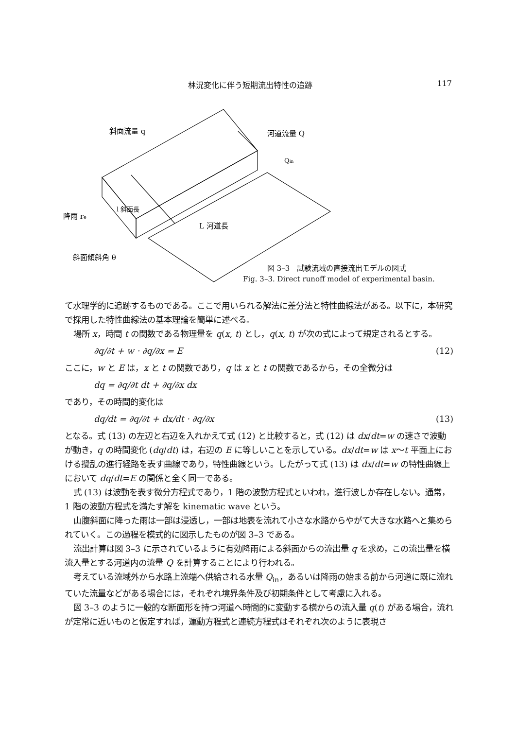林況変化に伴う短期流出特性の追跡 117
斜面流量 q
河道流量 Q
Qin
降雨 re
l 斜面長
L 河道長
斜面傾斜角 θ
図 3–3　試験流域の直接流出モデルの図式
Fig. 3–3. Direct runoff model of experimental basin.
て水理学的に追跡するものである。ここで用いられる解法に差分法と特性曲線法がある。以下に，本研究で採用した特性曲線法の基本理論を簡単に述べる。
場所 x，時間 t の関数である物理量を q(x, t) とし，q(x, t) が次の式によって規定されるとする。
∂q/∂t + w · ∂q/∂x = E (12)
ここに，w と E は，x と t の関数であり，q は x と t の関数であるから，その全微分は
dq = ∂q/∂t dt + ∂q/∂x dx
であり，その時間的変化は
dq/dt = ∂q/∂t + dx/dt · ∂q/∂x (13)
となる。式 (13) の左辺と右辺を入れかえて式 (12) と比較すると，式 (12) は dx/dt=w の速さで波動が動き，q の時間変化 (dq/dt) は，右辺の E に等しいことを示している。dx/dt=w は x〜t 平面上における攪乱の進行経路を表す曲線であり，特性曲線という。したがって式 (13) は dx/dt=w の特性曲線上において dq/dt=E の関係と全く同一である。
式 (13) は波動を表す微分方程式であり，1 階の波動方程式といわれ，進行波しか存在しない。通常，1 階の波動方程式を満たす解を kinematic wave という。
山腹斜面に降った雨は一部は浸透し，一部は地表を流れて小さな水路からやがて大きな水路へと集められていく。この過程を模式的に図示したものが図 3–3 である。
流出計算は図 3–3 に示されているように有効降雨による斜面からの流出量 q を求め，この流出量を横流入量とする河道内の流量 Q を計算することにより行われる。
考えている流域外から水路上流端へ供給される水量 Q<sub>in</sub>，あるいは降雨の始まる前から河道に既に流れていた流量などがある場合には，それぞれ境界条件及び初期条件として考慮に入れる。
図 3–3 のように一般的な断面形を持つ河道へ時間的に変動する横からの流入量 q(t) がある場合，流れが定常に近いものと仮定すれば，運動方程式と連続方程式はそれぞれ次のように表現さ